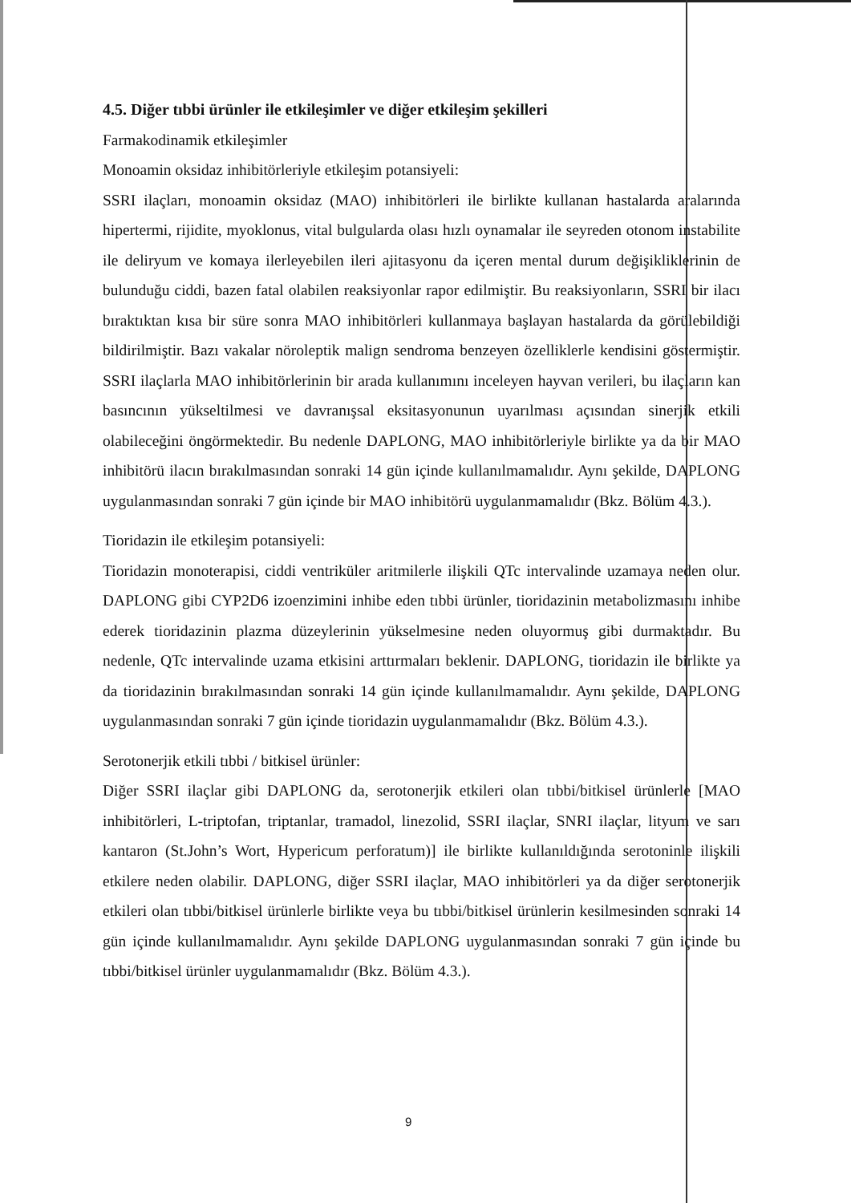4.5. Diğer tıbbi ürünler ile etkileşimler ve diğer etkileşim şekilleri
Farmakodinamik etkileşimler
Monoamin oksidaz inhibitörleriyle etkileşim potansiyeli:
SSRI ilaçları, monoamin oksidaz (MAO) inhibitörleri ile birlikte kullanan hastalarda aralarında hipertermi, rijidite, myoklonus, vital bulgularda olası hızlı oynamalar ile seyreden otonom instabilite ile deliryum ve komaya ilerleyebilen ileri ajitasyonu da içeren mental durum değişikliklerinin de bulunduğu ciddi, bazen fatal olabilen reaksiyonlar rapor edilmiştir. Bu reaksiyonların, SSRI bir ilacı bıraktıktan kısa bir süre sonra MAO inhibitörleri kullanmaya başlayan hastalarda da görülebildiği bildirilmiştir. Bazı vakalar nöroleptik malign sendroma benzeyen özelliklerle kendisini göstermiştir. SSRI ilaçlarla MAO inhibitörlerinin bir arada kullanımını inceleyen hayvan verileri, bu ilaçların kan basıncının yükseltilmesi ve davranışsal eksitasyonunun uyarılması açısından sinerjik etkili olabileceğini öngörmektedir. Bu nedenle DAPLONG, MAO inhibitörleriyle birlikte ya da bir MAO inhibitörü ilacın bırakılmasından sonraki 14 gün içinde kullanılmamalıdır. Aynı şekilde, DAPLONG uygulanmasından sonraki 7 gün içinde bir MAO inhibitörü uygulanmamalıdır (Bkz. Bölüm 4.3.).
Tioridazin ile etkileşim potansiyeli:
Tioridazin monoterapisi, ciddi ventriküler aritmilerle ilişkili QTc intervalinde uzamaya neden olur. DAPLONG gibi CYP2D6 izoenzimini inhibe eden tıbbi ürünler, tioridazinin metabolizmasını inhibe ederek tioridazinin plazma düzeylerinin yükselmesine neden oluyormuş gibi durmaktadır. Bu nedenle, QTc intervalinde uzama etkisini arttırmaları beklenir. DAPLONG, tioridazin ile birlikte ya da tioridazinin bırakılmasından sonraki 14 gün içinde kullanılmamalıdır. Aynı şekilde, DAPLONG uygulanmasından sonraki 7 gün içinde tioridazin uygulanmamalıdır (Bkz. Bölüm 4.3.).
Serotonerjik etkili tıbbi / bitkisel ürünler:
Diğer SSRI ilaçlar gibi DAPLONG da, serotonerjik etkileri olan tıbbi/bitkisel ürünlerle [MAO inhibitörleri, L-triptofan, triptanlar, tramadol, linezolid, SSRI ilaçlar, SNRI ilaçlar, lityum ve sarı kantaron (St.John’s Wort, Hypericum perforatum)] ile birlikte kullanıldığında serotoninle ilişkili etkilere neden olabilir. DAPLONG, diğer SSRI ilaçlar, MAO inhibitörleri ya da diğer serotonerjik etkileri olan tıbbi/bitkisel ürünlerle birlikte veya bu tıbbi/bitkisel ürünlerin kesilmesinden sonraki 14 gün içinde kullanılmamalıdır. Aynı şekilde DAPLONG uygulanmasından sonraki 7 gün içinde bu tıbbi/bitkisel ürünler uygulanmamalıdır (Bkz. Bölüm 4.3.).
9